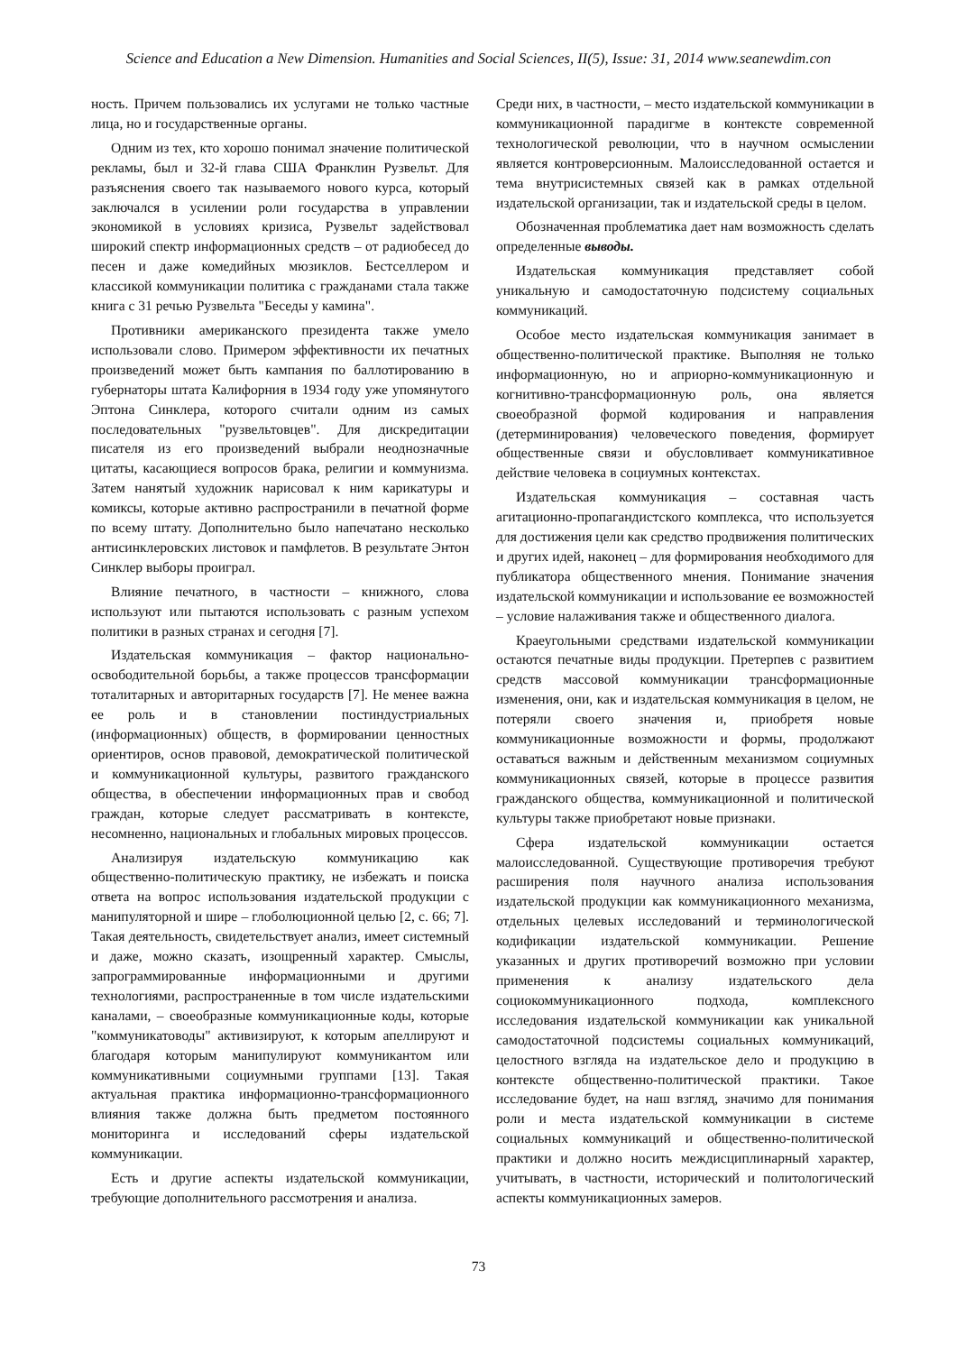Science and Education a New Dimension. Humanities and Social Sciences, II(5), Issue: 31, 2014 www.seanewdim.con
ность. Причем пользовались их услугами не только частные лица, но и государственные органы.
Одним из тех, кто хорошо понимал значение политической рекламы, был и 32-й глава США Франклин Рузвельт. Для разъяснения своего так называемого нового курса, который заключался в усилении роли государства в управлении экономикой в условиях кризиса, Рузвельт задействовал широкий спектр информационных средств – от радиобесед до песен и даже комедийных мюзиклов. Бестселлером и классикой коммуникации политика с гражданами стала также книга с 31 речью Рузвельта "Беседы у камина".
Противники американского президента также умело использовали слово. Примером эффективности их печатных произведений может быть кампания по баллотированию в губернаторы штата Калифорния в 1934 году уже упомянутого Эптона Синклера, которого считали одним из самых последовательных "рузвельтовцев". Для дискредитации писателя из его произведений выбрали неоднозначные цитаты, касающиеся вопросов брака, религии и коммунизма. Затем нанятый художник нарисовал к ним карикатуры и комиксы, которые активно распространили в печатной форме по всему штату. Дополнительно было напечатано несколько антисинклеровских листовок и памфлетов. В результате Энтон Синклер выборы проиграл.
Влияние печатного, в частности – книжного, слова используют или пытаются использовать с разным успехом политики в разных странах и сегодня [7].
Издательская коммуникация – фактор национально-освободительной борьбы, а также процессов трансформации тоталитарных и авторитарных государств [7]. Не менее важна ее роль и в становлении постиндустриальных (информационных) обществ, в формировании ценностных ориентиров, основ правовой, демократической политической и коммуникационной культуры, развитого гражданского общества, в обеспечении информационных прав и свобод граждан, которые следует рассматривать в контексте, несомненно, национальных и глобальных мировых процессов.
Анализируя издательскую коммуникацию как общественно-политическую практику, не избежать и поиска ответа на вопрос использования издательской продукции с манипуляторной и шире – глоболюционной целью [2, с. 66; 7]. Такая деятельность, свидетельствует анализ, имеет системный и даже, можно сказать, изощренный характер. Смыслы, запрограммированные информационными и другими технологиями, распространенные в том числе издательскими каналами, – своеобразные коммуникационные коды, которые "коммуникатоводы" активизируют, к которым апеллируют и благодаря которым манипулируют коммуникантом или коммуникативными социумными группами [13]. Такая актуальная практика информационно-трансформационного влияния также должна быть предметом постоянного мониторинга и исследований сферы издательской коммуникации.
Есть и другие аспекты издательской коммуникации, требующие дополнительного рассмотрения и анализа.
Среди них, в частности, – место издательской коммуникации в коммуникационной парадигме в контексте современной технологической революции, что в научном осмыслении является контроверсионным. Малоисследованной остается и тема внутрисистемных связей как в рамках отдельной издательской организации, так и издательской среды в целом.
Обозначенная проблематика дает нам возможность сделать определенные выводы.
Издательская коммуникация представляет собой уникальную и самодостаточную подсистему социальных коммуникаций.
Особое место издательская коммуникация занимает в общественно-политической практике. Выполняя не только информационную, но и априорно-коммуникационную и когнитивно-трансформационную роль, она является своеобразной формой кодирования и направления (детерминирования) человеческого поведения, формирует общественные связи и обусловливает коммуникативное действие человека в социумных контекстах.
Издательская коммуникация – составная часть агитационно-пропагандистского комплекса, что используется для достижения цели как средство продвижения политических и других идей, наконец – для формирования необходимого для публикатора общественного мнения. Понимание значения издательской коммуникации и использование ее возможностей – условие налаживания также и общественного диалога.
Краеугольными средствами издательской коммуникации остаются печатные виды продукции. Претерпев с развитием средств массовой коммуникации трансформационные изменения, они, как и издательская коммуникация в целом, не потеряли своего значения и, приобретя новые коммуникационные возможности и формы, продолжают оставаться важным и действенным механизмом социумных коммуникационных связей, которые в процессе развития гражданского общества, коммуникационной и политической культуры также приобретают новые признаки.
Сфера издательской коммуникации остается малоисследованной. Существующие противоречия требуют расширения поля научного анализа использования издательской продукции как коммуникационного механизма, отдельных целевых исследований и терминологической кодификации издательской коммуникации. Решение указанных и других противоречий возможно при условии применения к анализу издательского дела социокоммуникационного подхода, комплексного исследования издательской коммуникации как уникальной самодостаточной подсистемы социальных коммуникаций, целостного взгляда на издательское дело и продукцию в контексте общественно-политической практики. Такое исследование будет, на наш взгляд, значимо для понимания роли и места издательской коммуникации в системе социальных коммуникаций и общественно-политической практики и должно носить междисциплинарный характер, учитывать, в частности, исторический и политологический аспекты коммуникационных замеров.
73